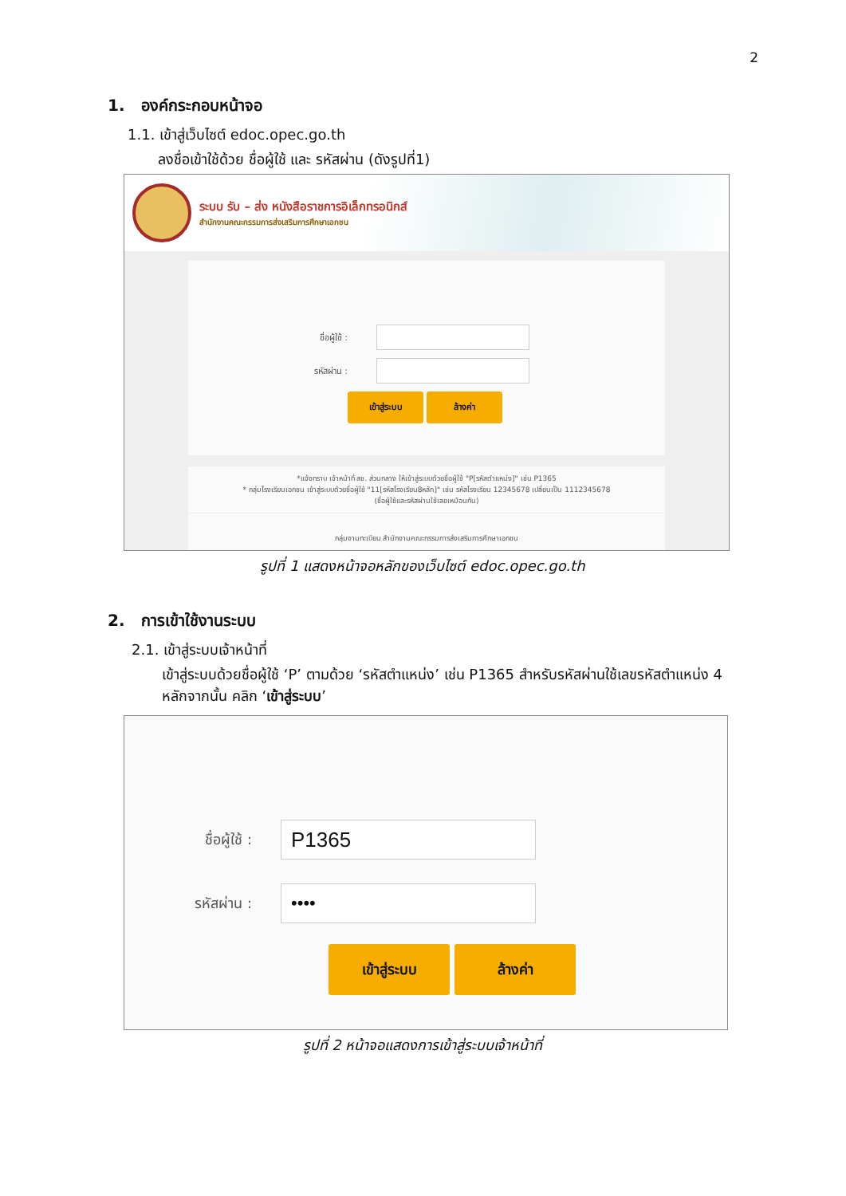2
1. องค์กระกอบหน้าจอ
1.1. เข้าสู่เว็บไซต์ edoc.opec.go.th
ลงชื่อเข้าใช้ด้วย ชื่อผู้ใช้ และ รหัสผ่าน (ดังรูปที่1)
ระบบ รับ – ส่ง หนังสือราชการอิเล็กทรอนิกส์
สำนักงานคณะกรรมการส่งเสริมการศึกษาเอกชน
ชื่อผู้ใช้ :
รหัสผ่าน :
เข้าสู่ระบบ ล้างค่า
*แจ้งทราบ เจ้าหน้าที่ สช. ส่วนกลาง ให้เข้าสู่ระบบด้วยชื่อผู้ใช้ "P[รหัสตำแหน่ง]" เช่น P1365
* กลุ่มโรงเรียนเอกชน เข้าสู่ระบบด้วยชื่อผู้ใช้ "11[รหัสโรงเรียน8หลัก]" เช่น รหัสโรงเรียน 12345678 เปลี่ยนเป็น 1112345678
(ชื่อผู้ใช้และรหัสผ่านใช้เลขเหมือนกัน)
กลุ่มงานทะเบียน สำนักงานคณะกรรมการส่งเสริมการศึกษาเอกชน
รูปที่ 1 แสดงหน้าจอหลักของเว็บไซต์ edoc.opec.go.th
2. การเข้าใช้งานระบบ
2.1. เข้าสู่ระบบเจ้าหน้าที่
เข้าสู่ระบบด้วยชื่อผู้ใช้ ‘P’ ตามด้วย ‘รหัสตำแหน่ง’ เช่น P1365 สำหรับรหัสผ่านใช้เลขรหัสตำแหน่ง 4 หลักจากนั้น คลิก ‘เข้าสู่ระบบ’
ชื่อผู้ใช้ :
P1365
รหัสผ่าน :
••••
เข้าสู่ระบบ ล้างค่า
รูปที่ 2 หน้าจอแสดงการเข้าสู่ระบบเจ้าหน้าที่